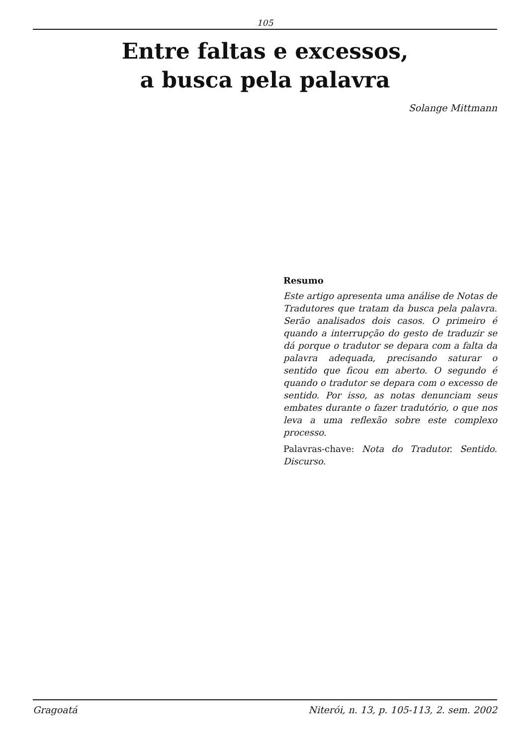105
Entre faltas e excessos,
a busca pela palavra
Solange Mittmann
Resumo
Este artigo apresenta uma análise de Notas de Tradutores que tratam da busca pela palavra. Serão analisados dois casos. O primeiro é quando a interrupção do gesto de traduzir se dá porque o tradutor se depara com a falta da palavra adequada, precisando saturar o sentido que ficou em aberto. O segundo é quando o tradutor se depara com o excesso de sentido. Por isso, as notas denunciam seus embates durante o fazer tradutório, o que nos leva a uma reflexão sobre este complexo processo.
Palavras-chave: Nota do Tradutor. Sentido. Discurso.
Gragoatá Niterói, n. 13, p. 105-113, 2. sem. 2002